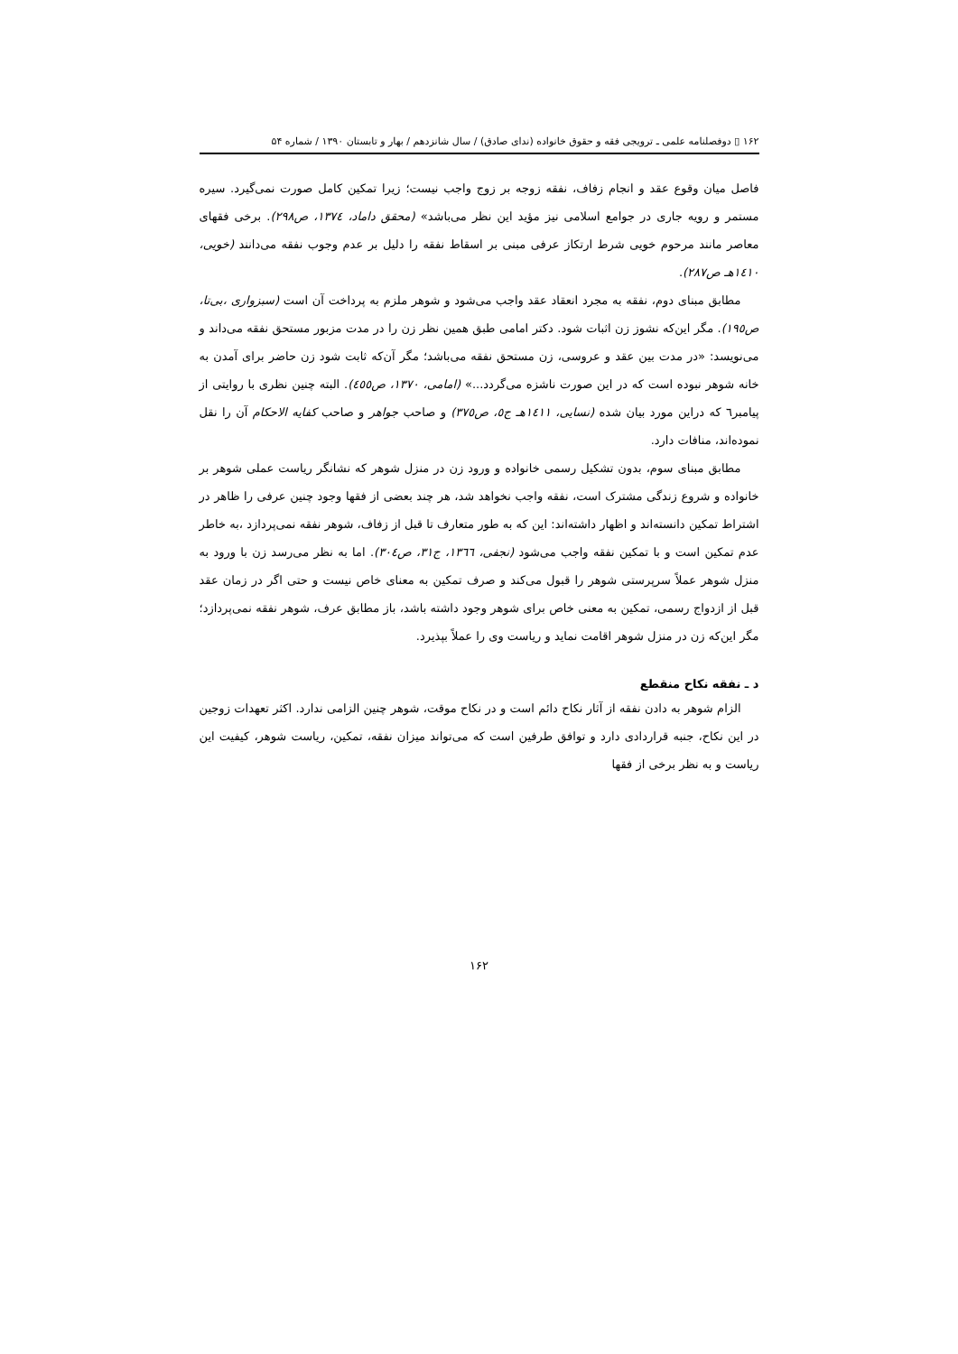۱۶۲ ▯ دوفصلنامه علمی ـ ترویجی فقه و حقوق خانواده (ندای صادق) / سال شانزدهم / بهار و تابستان ۱۳۹۰ / شماره ۵۴
فاصل میان وقوع عقد و انجام زفاف، نفقه زوجه بر زوج واجب نیست؛ زیرا تمکین کامل صورت نمی‌گیرد. سیره مستمر و رویه جاری در جوامع اسلامی نیز مؤید این نظر می‌باشد» (محقق داماد، ۱۳۷٤، ص۲۹۸). برخی فقهای معاصر مانند مرحوم خویی شرط ارتکاز عرفی مبنی بر اسقاط نفقه را دلیل بر عدم وجوب نفقه می‌دانند (خویی، ۱٤۱۰هـ ص۲۸۷).
مطابق مبنای دوم، نفقه به مجرد انعقاد عقد واجب می‌شود و شوهر ملزم به پرداخت آن است (سبزواری ،بی‌تا، ص۱۹٥). مگر این‌که نشوز زن اثبات شود. دکتر امامی طبق همین نظر زن را در مدت مزبور مستحق نفقه می‌داند و می‌نویسد: «در مدت بین عقد و عروسی، زن مستحق نفقه می‌باشد؛ مگر آن‌که ثابت شود زن حاضر برای آمدن به خانه شوهر نبوده است که در این صورت ناشزه می‌گردد...» (امامی، ۱۳۷۰، ص٤٥٥). البته چنین نظری با روایتی از پیامبر٦ که دراین مورد بیان شده (نسایی، ۱٤۱۱هـ ج٥، ص۳۷٥) و صاحب جواهر و صاحب کفایه الاحکام آن را نقل نموده‌اند، منافات دارد.
مطابق مبنای سوم، بدون تشکیل رسمی خانواده و ورود زن در منزل شوهر که نشانگر ریاست عملی شوهر بر خانواده و شروع زندگی مشترک است، نفقه واجب نخواهد شد، هر چند بعضی از فقها وجود چنین عرفی را ظاهر در اشتراط تمکین دانسته‌اند و اظهار داشته‌اند: این که به طور متعارف تا قبل از زفاف، شوهر نفقه نمی‌پردازد ،به خاطر عدم تمکین است و با تمکین نفقه واجب می‌شود (نجفی، ۱۳٦٦، ج۳۱، ص۳۰٤). اما به نظر می‌رسد زن با ورود به منزل شوهر عملاً سرپرستی شوهر را قبول می‌کند و صرف تمکین به معنای خاص نیست و حتی اگر در زمان عقد قبل از ازدواج رسمی، تمکین به معنی خاص برای شوهر وجود داشته باشد، باز مطابق عرف، شوهر نفقه نمی‌پردازد؛ مگر این‌که زن در منزل شوهر اقامت نماید و ریاست وی را عملاً بپذیرد.
د ـ نفقه نکاح منقطع
الزام شوهر به دادن نفقه از آثار نکاح دائم است و در نکاح موقت، شوهر چنین الزامی ندارد. اکثر تعهدات زوجین در این نکاح، جنبه قراردادی دارد و توافق طرفین است که می‌تواند میزان نفقه، تمکین، ریاست شوهر، کیفیت این ریاست و به نظر برخی از فقها
۱۶۲